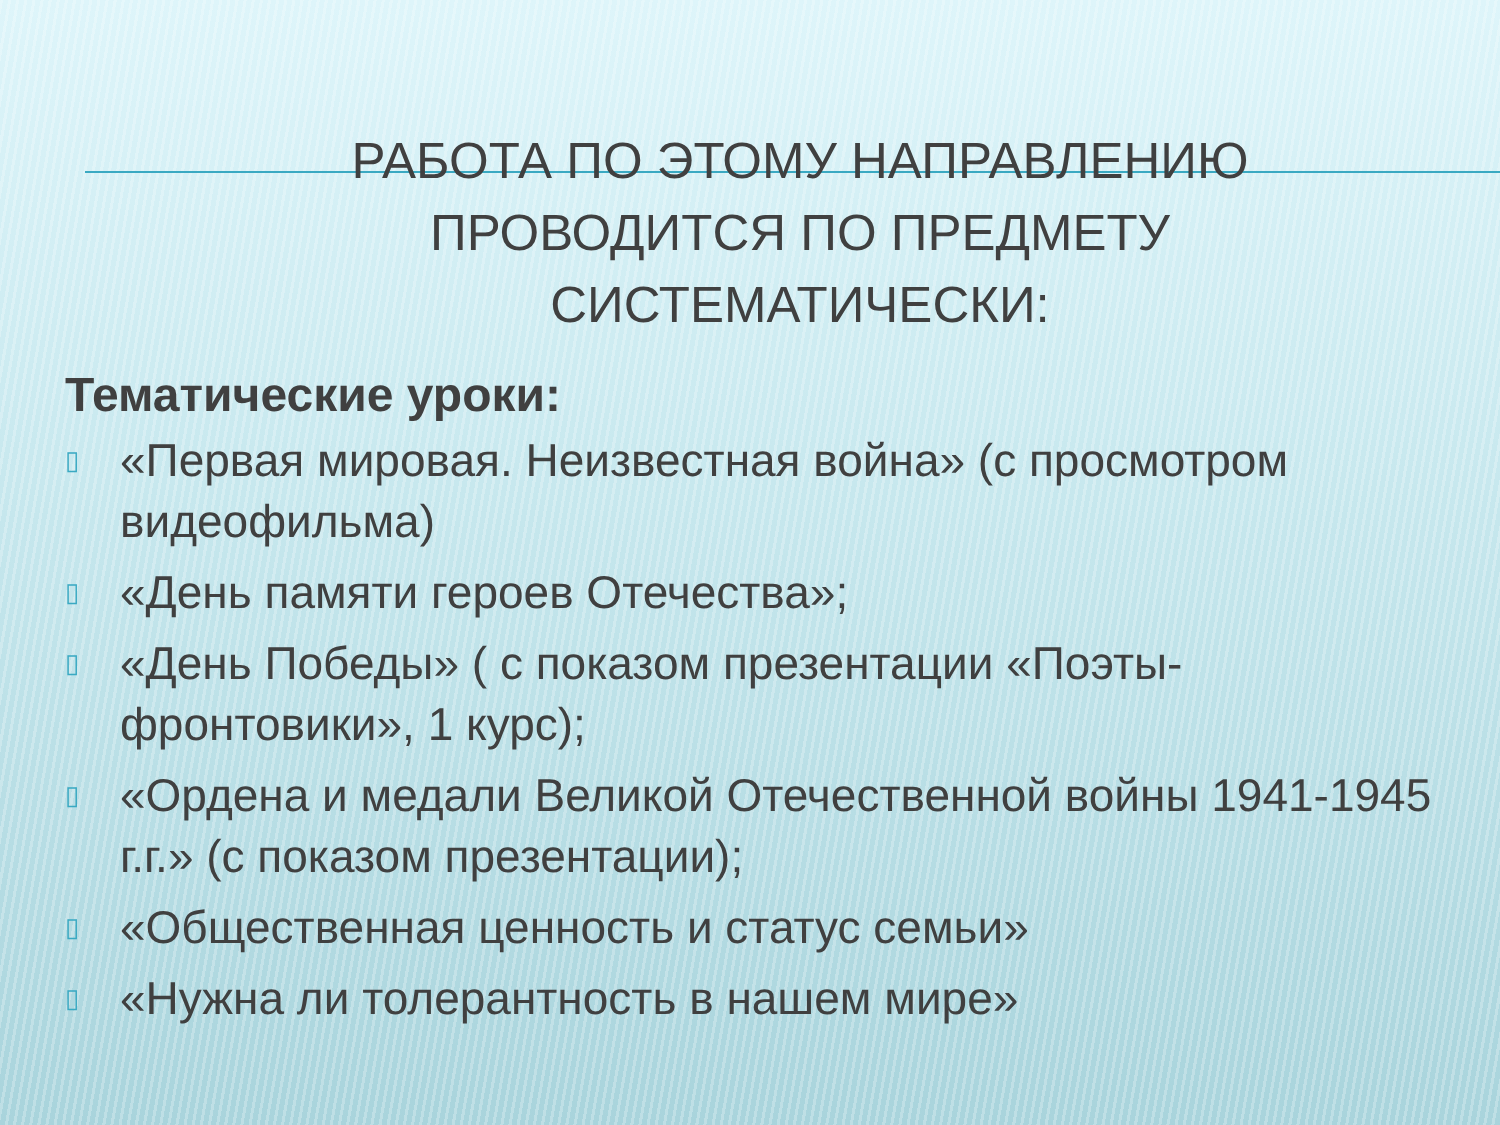РАБОТА ПО ЭТОМУ НАПРАВЛЕНИЮ
ПРОВОДИТСЯ ПО ПРЕДМЕТУ
СИСТЕМАТИЧЕСКИ:
Тематические уроки:
▯ «Первая мировая. Неизвестная война» (с просмотром видеофильма)
▯ «День памяти героев Отечества»;
▯ «День Победы» ( с показом презентации «Поэты-фронтовики», 1 курс);
▯ «Ордена и медали Великой Отечественной войны 1941-1945 г.г.» (с показом презентации);
▯ «Общественная ценность и статус семьи»
▯ «Нужна ли толерантность в нашем мире»